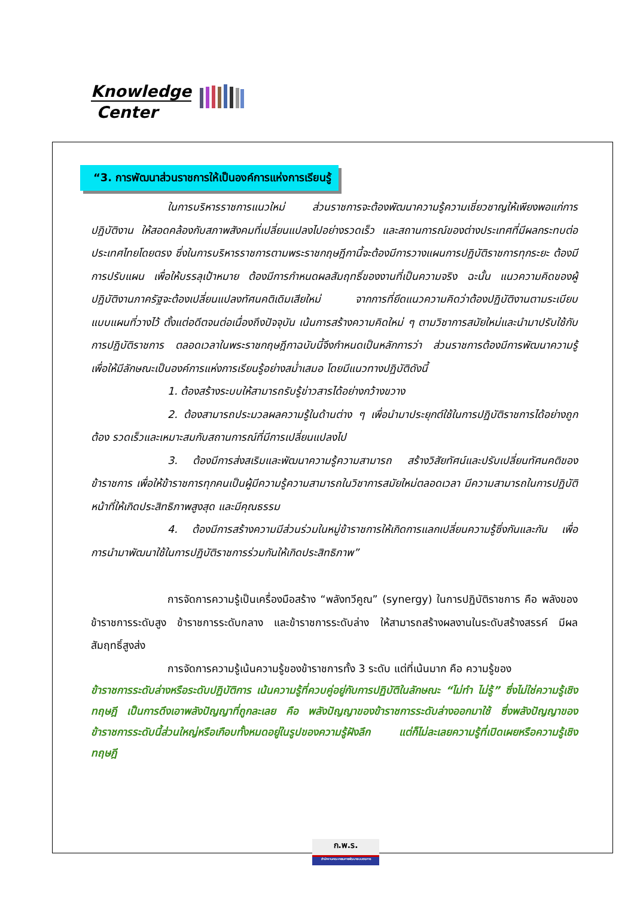Knowledge
Center
“3. การพัฒนาส่วนราชการให้เป็นองค์การแห่งการเรียนรู้
ในการบริหารราชการแนวใหม่ ส่วนราชการจะต้องพัฒนาความรู้ความเชี่ยวชาญให้เพียงพอแก่การปฏิบัติงาน ให้สอดคล้องกับสภาพสังคมที่เปลี่ยนแปลงไปอย่างรวดเร็ว และสถานการณ์ของต่างประเทศที่มีผลกระทบต่อประเทศไทยโดยตรง ซึ่งในการบริหารราชการตามพระราชกฤษฎีกานี้จะต้องมีการวางแผนการปฏิบัติราชการทุกระยะ ต้องมีการปรับแผน เพื่อให้บรรลุเป้าหมาย ต้องมีการกำหนดผลสัมฤทธิ์ของงานที่เป็นความจริง ฉะนั้น แนวความคิดของผู้ปฏิบัติงานภาครัฐจะต้องเปลี่ยนแปลงทัศนคติเดิมเสียใหม่ จากการที่ยึดแนวความคิดว่าต้องปฏิบัติงานตามระเบียบแบบแผนที่วางไว้ ตั้งแต่อดีตจนต่อเนื่องถึงปัจจุบัน เน้นการสร้างความคิดใหม่ ๆ ตามวิชาการสมัยใหม่และนำมาปรับใช้กับการปฏิบัติราชการ ตลอดเวลาในพระราชกฤษฎีกาฉบับนี้จึงกำหนดเป็นหลักการว่า ส่วนราชการต้องมีการพัฒนาความรู้เพื่อให้มีลักษณะเป็นองค์การแห่งการเรียนรู้อย่างสม่ำเสมอ โดยมีแนวทางปฏิบัติดังนี้
1. ต้องสร้างระบบให้สามารถรับรู้ข่าวสารได้อย่างกว้างขวาง
2. ต้องสามารถประมวลผลความรู้ในด้านต่าง ๆ เพื่อนำมาประยุกต์ใช้ในการปฏิบัติราชการได้อย่างถูกต้อง รวดเร็วและเหมาะสมกับสถานการณ์ที่มีการเปลี่ยนแปลงไป
3. ต้องมีการส่งสเริมและพัฒนาความรู้ความสามารถ สร้างวิสัยทัศน์และปรับเปลี่ยนทัศนคติของข้าราชการ เพื่อให้ข้าราชการทุกคนเป็นผู้มีความรู้ความสามารถในวิชาการสมัยใหม่ตลอดเวลา มีความสามารถในการปฏิบัติหน้าที่ให้เกิดประสิทธิภาพสูงสุด และมีคุณธรรม
4. ต้องมีการสร้างความมีส่วนร่วมในหมู่ข้าราชการให้เกิดการแลกเปลี่ยนความรู้ซึ่งกันและกัน เพื่อการนำมาพัฒนาใช้ในการปฏิบัติราชการร่วมกันให้เกิดประสิทธิภาพ”
การจัดการความรู้เป็นเครื่องมือสร้าง “พลังทวีคูณ” (synergy) ในการปฏิบัติราชการ คือ พลังของข้าราชการระดับสูง ข้าราชการระดับกลาง และข้าราชการระดับล่าง ให้สามารถสร้างผลงานในระดับสร้างสรรค์ มีผลสัมฤทธิ์สูงส่ง
การจัดการความรู้เน้นความรู้ของข้าราชการทั้ง 3 ระดับ แต่ที่เน้นมาก คือ ความรู้ของ
ข้าราชการระดับล่างหรือระดับปฏิบัติการ เน้นความรู้ที่ควบคู่อยู่กับการปฏิบัติในลักษณะ “ไม่ทำ ไม่รู้” ซึ่งไม่ใช่ความรู้เชิงทฤษฎี เป็นการดึงเอาพลังปัญญาที่ถูกละเลย คือ พลังปัญญาของข้าราชการระดับล่างออกมาใช้ ซึ่งพลังปัญญาของข้าราชการระดับนี้ส่วนใหญ่หรือเกือบทั้งหมดอยู่ในรูปของความรู้ฝังลึก แต่ก็ไม่ละเลยความรู้ที่เปิดเผยหรือความรู้เชิงทฤษฎี
ก.พ.ร.
สำนักงานคณะกรรมการพัฒนาระบบราชการ